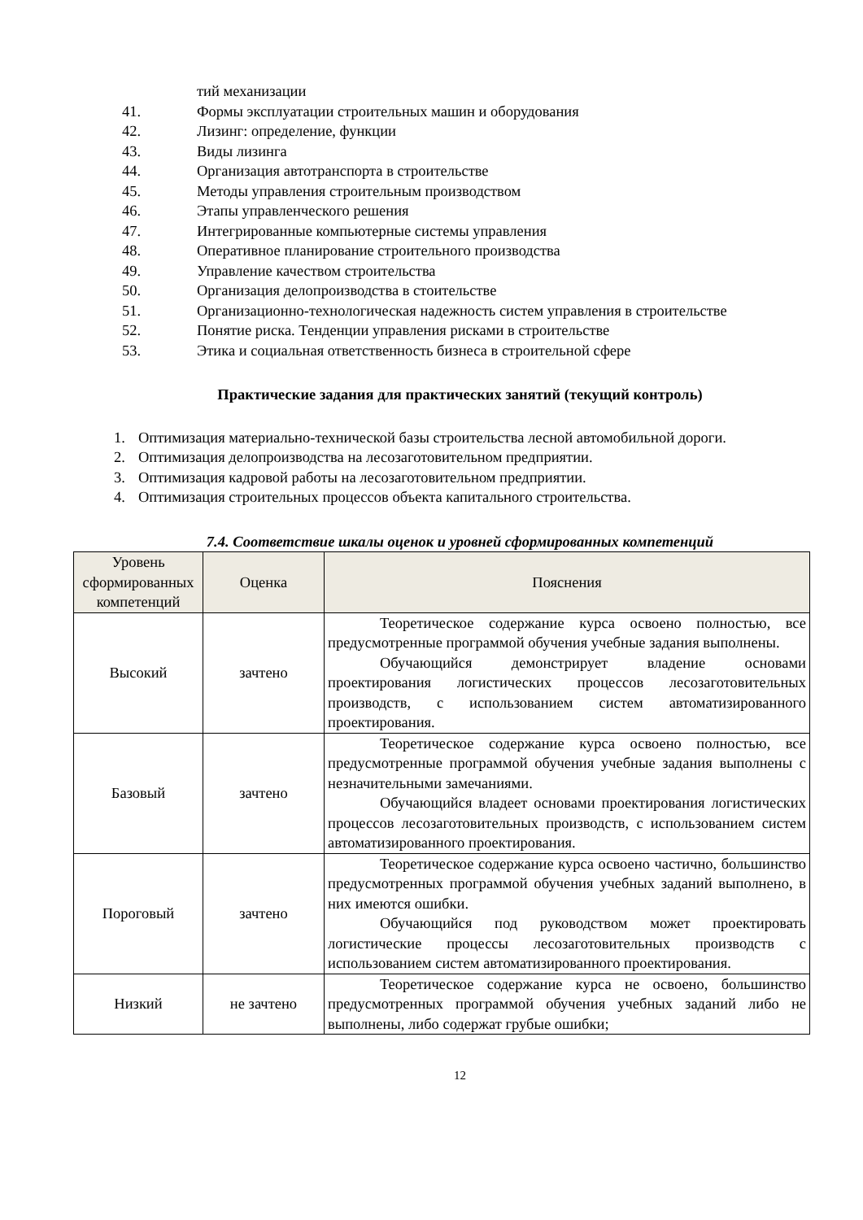тий механизации
41. Формы эксплуатации строительных машин и оборудования
42. Лизинг: определение, функции
43. Виды лизинга
44. Организация автотранспорта в строительстве
45. Методы управления строительным производством
46. Этапы управленческого решения
47. Интегрированные компьютерные системы управления
48. Оперативное планирование строительного производства
49. Управление качеством строительства
50. Организация делопроизводства в стоительстве
51. Организационно-технологическая надежность систем управления в строительстве
52. Понятие риска. Тенденции управления рисками в строительстве
53. Этика и социальная ответственность бизнеса в строительной сфере
Практические задания для практических занятий (текущий контроль)
1. Оптимизация материально-технической базы строительства лесной автомобильной дороги.
2. Оптимизация делопроизводства на лесозаготовительном предприятии.
3. Оптимизация кадровой работы на лесозаготовительном предприятии.
4. Оптимизация строительных процессов объекта капитального строительства.
7.4. Соответствие шкалы оценок и уровней сформированных компетенций
| Уровень сформированных компетенций | Оценка | Пояснения |
| --- | --- | --- |
| Высокий | зачтено | Теоретическое содержание курса освоено полностью, все предусмотренные программой обучения учебные задания выполнены. Обучающийся демонстрирует владение основами проектирования логистических процессов лесозаготовительных производств, с использованием систем автоматизированного проектирования. |
| Базовый | зачтено | Теоретическое содержание курса освоено полностью, все предусмотренные программой обучения учебные задания выполнены с незначительными замечаниями. Обучающийся владеет основами проектирования логистических процессов лесозаготовительных производств, с использованием систем автоматизированного проектирования. |
| Пороговый | зачтено | Теоретическое содержание курса освоено частично, большинство предусмотренных программой обучения учебных заданий выполнено, в них имеются ошибки. Обучающийся под руководством может проектировать логистические процессы лесозаготовительных производств с использованием систем автоматизированного проектирования. |
| Низкий | не зачтено | Теоретическое содержание курса не освоено, большинство предусмотренных программой обучения учебных заданий либо не выполнены, либо содержат грубые ошибки; |
12